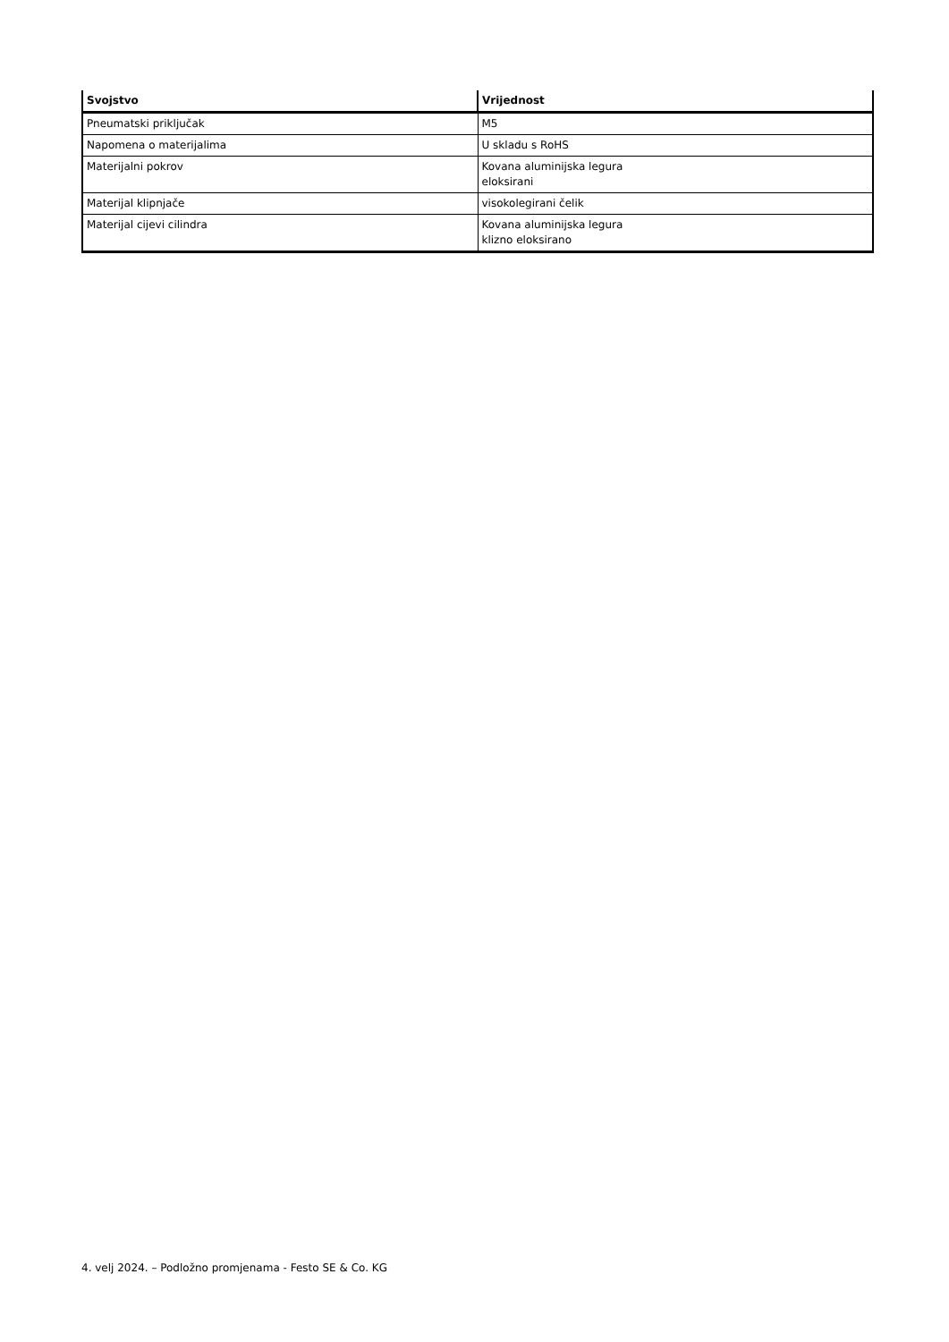| Svojstvo | Vrijednost |
| --- | --- |
| Pneumatski priključak | M5 |
| Napomena o materijalima | U skladu s RoHS |
| Materijalni pokrov | Kovana aluminijska legura eloksirani |
| Materijal klipnjače | visokolegirani čelik |
| Materijal cijevi cilindra | Kovana aluminijska legura klizno eloksirano |
4. velj 2024. – Podložno promjenama - Festo SE & Co. KG